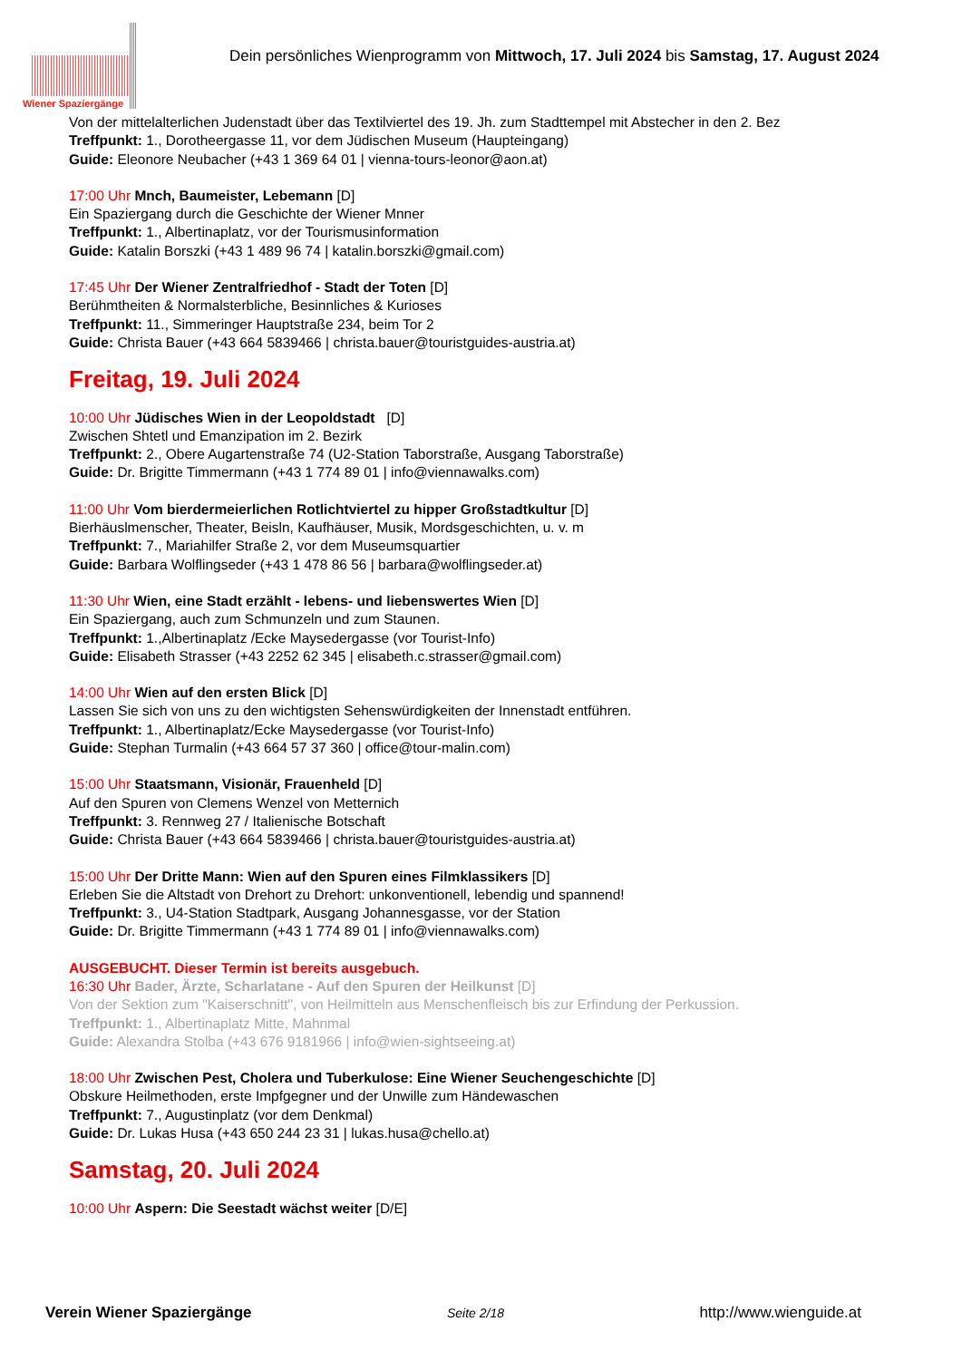Wiener Spaziergänge
Dein persönliches Wienprogramm von Mittwoch, 17. Juli 2024 bis Samstag, 17. August 2024
Von der mittelalterlichen Judenstadt über das Textilviertel des 19. Jh. zum Stadttempel mit Abstecher in den 2. Bez
Treffpunkt: 1., Dorotheergasse 11, vor dem Jüdischen Museum (Haupteingang)
Guide: Eleonore Neubacher (+43 1 369 64 01 | vienna-tours-leonor@aon.at)
17:00 Uhr Mnch, Baumeister, Lebemann [D]
Ein Spaziergang durch die Geschichte der Wiener Mnner
Treffpunkt: 1., Albertinaplatz, vor der Tourismusinformation
Guide: Katalin Borszki (+43 1 489 96 74 | katalin.borszki@gmail.com)
17:45 Uhr Der Wiener Zentralfriedhof - Stadt der Toten [D]
Berühmtheiten & Normalsterbliche, Besinnliches & Kurioses
Treffpunkt: 11., Simmeringer Hauptstraße 234, beim Tor 2
Guide: Christa Bauer (+43 664 5839466 | christa.bauer@touristguides-austria.at)
Freitag, 19. Juli 2024
10:00 Uhr Jüdisches Wien in der Leopoldstadt [D]
Zwischen Shtetl und Emanzipation im 2. Bezirk
Treffpunkt: 2., Obere Augartenstraße 74 (U2-Station Taborstraße, Ausgang Taborstraße)
Guide: Dr. Brigitte Timmermann (+43 1 774 89 01 | info@viennawalks.com)
11:00 Uhr Vom bierdermeierlichen Rotlichtviertel zu hipper Großstadtkultur [D]
Bierhäuslmenscher, Theater, Beisln, Kaufhäuser, Musik, Mordsgeschichten, u. v. m
Treffpunkt: 7., Mariahilfer Straße 2, vor dem Museumsquartier
Guide: Barbara Wolflingseder (+43 1 478 86 56 | barbara@wolflingseder.at)
11:30 Uhr Wien, eine Stadt erzählt - lebens- und liebenswertes Wien [D]
Ein Spaziergang, auch zum Schmunzeln und zum Staunen.
Treffpunkt: 1.,Albertinaplatz /Ecke Maysedergasse (vor Tourist-Info)
Guide: Elisabeth Strasser (+43 2252 62 345 | elisabeth.c.strasser@gmail.com)
14:00 Uhr Wien auf den ersten Blick [D]
Lassen Sie sich von uns zu den wichtigsten Sehenswürdigkeiten der Innenstadt entführen.
Treffpunkt: 1., Albertinaplatz/Ecke Maysedergasse (vor Tourist-Info)
Guide: Stephan Turmalin (+43 664 57 37 360 | office@tour-malin.com)
15:00 Uhr Staatsmann, Visionär, Frauenheld [D]
Auf den Spuren von Clemens Wenzel von Metternich
Treffpunkt: 3. Rennweg 27 / Italienische Botschaft
Guide: Christa Bauer (+43 664 5839466 | christa.bauer@touristguides-austria.at)
15:00 Uhr Der Dritte Mann: Wien auf den Spuren eines Filmklassikers [D]
Erleben Sie die Altstadt von Drehort zu Drehort: unkonventionell, lebendig und spannend!
Treffpunkt: 3., U4-Station Stadtpark, Ausgang Johannesgasse, vor der Station
Guide: Dr. Brigitte Timmermann (+43 1 774 89 01 | info@viennawalks.com)
AUSGEBUCHT. Dieser Termin ist bereits ausgebuch.
16:30 Uhr Bader, Ärzte, Scharlatane - Auf den Spuren der Heilkunst [D]
Von der Sektion zum "Kaiserschnitt", von Heilmitteln aus Menschenfleisch bis zur Erfindung der Perkussion.
Treffpunkt: 1., Albertinaplatz Mitte, Mahnmal
Guide: Alexandra Stolba (+43 676 9181966 | info@wien-sightseeing.at)
18:00 Uhr Zwischen Pest, Cholera und Tuberkulose: Eine Wiener Seuchengeschichte [D]
Obskure Heilmethoden, erste Impfgegner und der Unwille zum Händewaschen
Treffpunkt: 7., Augustinplatz (vor dem Denkmal)
Guide: Dr. Lukas Husa (+43 650 244 23 31 | lukas.husa@chello.at)
Samstag, 20. Juli 2024
10:00 Uhr Aspern: Die Seestadt wächst weiter [D/E]
Verein Wiener Spaziergänge Seite 2/18 http://www.wienguide.at